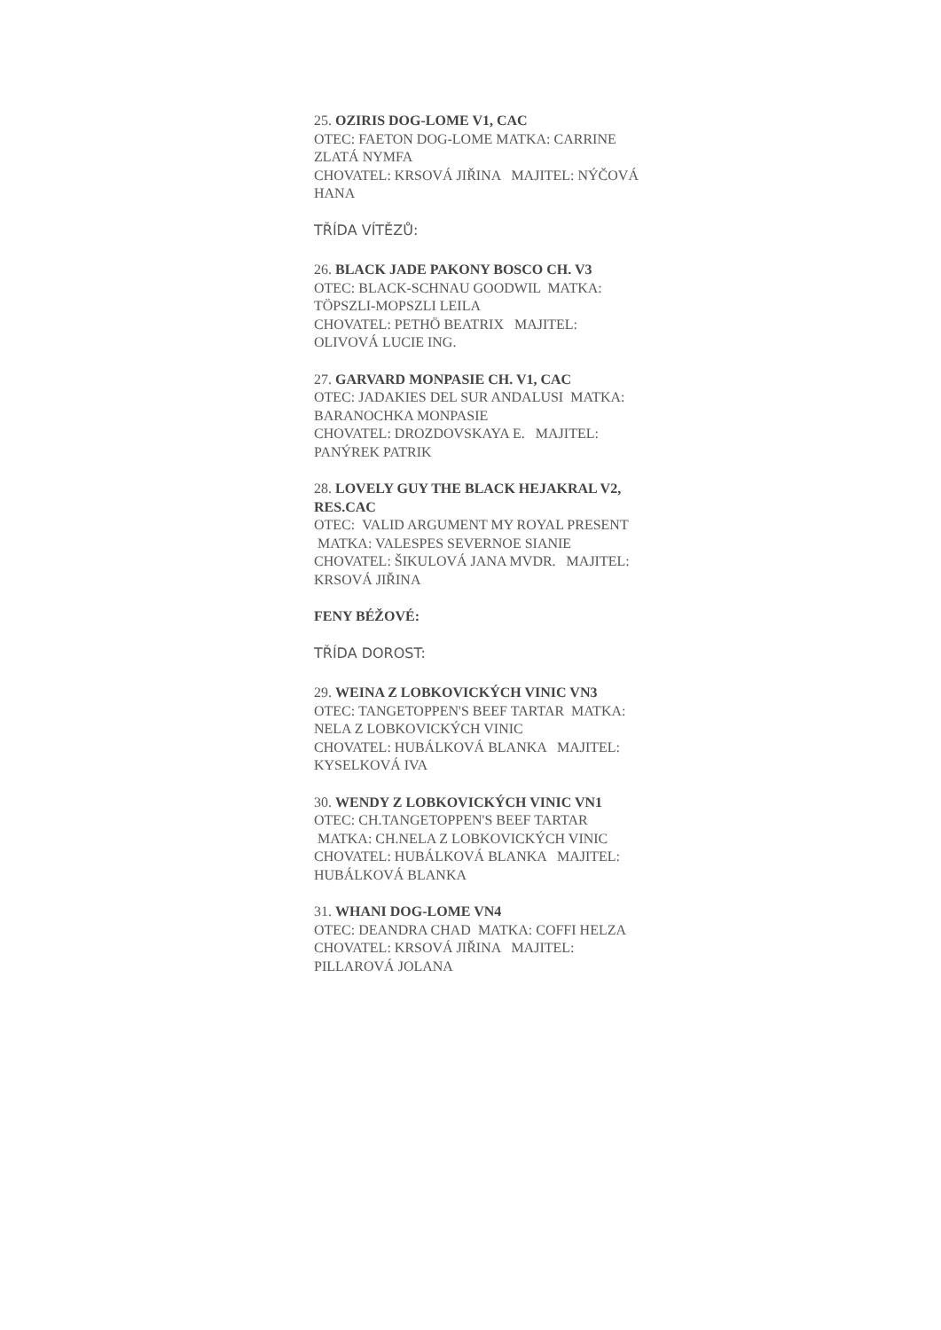25. OZIRIS DOG-LOME V1, CAC
OTEC: FAETON DOG-LOME MATKA: CARRINE ZLATÁ NYMFA
CHOVATEL: KRSOVÁ JIŘINA MAJITEL: NÝČOVÁ HANA
TŘÍDA VÍTĚZŮ:
26. BLACK JADE PAKONY BOSCO CH. V3
OTEC: BLACK-SCHNAU GOODWIL MATKA: TÖPSZLI-MOPSZLI LEILA
CHOVATEL: PETHÖ BEATRIX MAJITEL: OLIVOVÁ LUCIE ING.
27. GARVARD MONPASIE CH. V1, CAC
OTEC: JADAKIES DEL SUR ANDALUSI MATKA: BARANOCHKA MONPASIE
CHOVATEL: DROZDOVSKAYA E. MAJITEL: PANÝREK PATRIK
28. LOVELY GUY THE BLACK HEJAKRAL V2, RES.CAC
OTEC: VALID ARGUMENT MY ROYAL PRESENT MATKA: VALESPES SEVERNOE SIANIE
CHOVATEL: ŠIKULOVÁ JANA MVDR. MAJITEL: KRSOVÁ JIŘINA
FENY BÉŽOVÉ:
TŘÍDA DOROST:
29. WEINA Z LOBKOVICKÝCH VINIC VN3
OTEC: TANGETOPPEN'S BEEF TARTAR MATKA: NELA Z LOBKOVICKÝCH VINIC
CHOVATEL: HUBÁLKOVÁ BLANKA MAJITEL: KYSELKOVÁ IVA
30. WENDY Z LOBKOVICKÝCH VINIC VN1
OTEC: CH.TANGETOPPEN'S BEEF TARTAR MATKA: CH.NELA Z LOBKOVICKÝCH VINIC
CHOVATEL: HUBÁLKOVÁ BLANKA MAJITEL: HUBÁLKOVÁ BLANKA
31. WHANI DOG-LOME VN4
OTEC: DEANDRA CHAD MATKA: COFFI HELZA
CHOVATEL: KRSOVÁ JIŘINA MAJITEL: PILLAROVÁ JOLANA